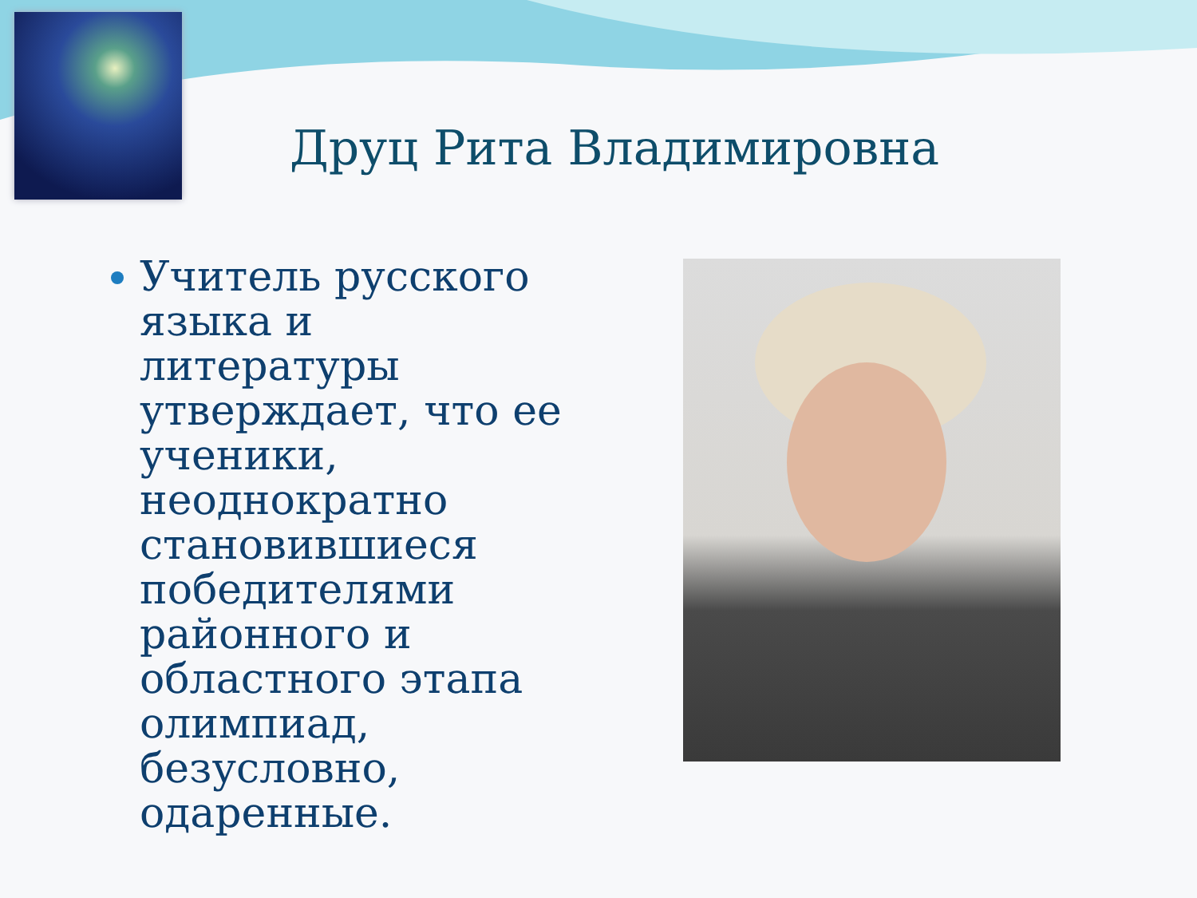Друц Рита Владимировна
Учитель русского языка и литературы утверждает, что ее ученики, неоднократно становившиеся победителями районного и областного этапа олимпиад, безусловно, одаренные.